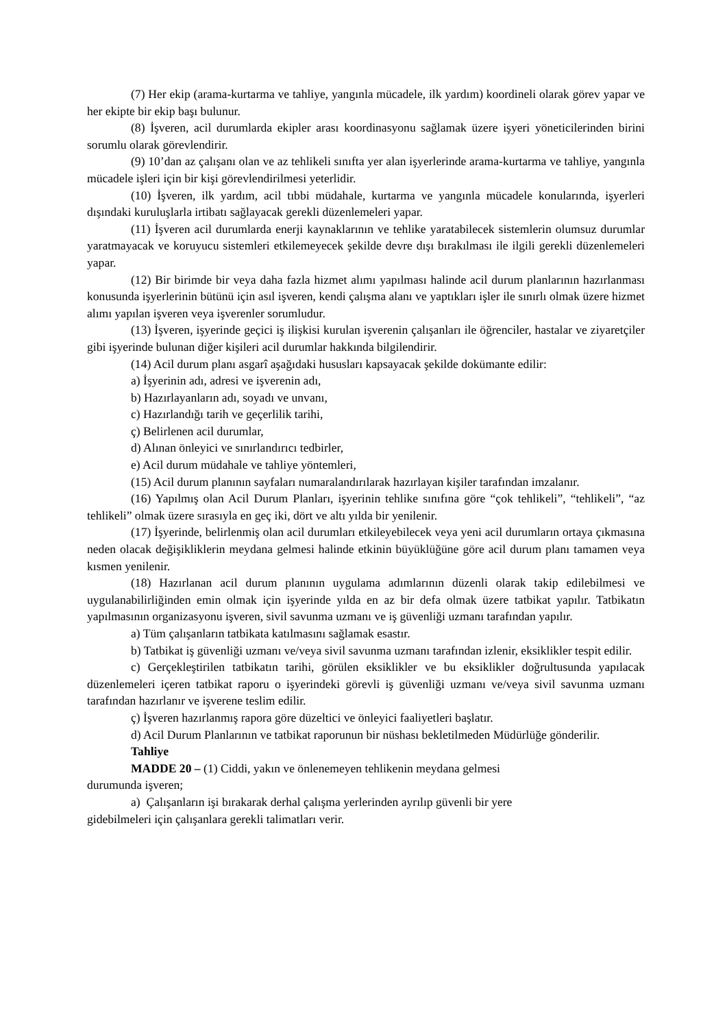(7) Her ekip (arama-kurtarma ve tahliye, yangınla mücadele, ilk yardım) koordineli olarak görev yapar ve her ekipte bir ekip başı bulunur.
(8) İşveren, acil durumlarda ekipler arası koordinasyonu sağlamak üzere işyeri yöneticilerinden birini sorumlu olarak görevlendirir.
(9) 10’dan az çalışanı olan ve az tehlikeli sınıfta yer alan işyerlerinde arama-kurtarma ve tahliye, yangınla mücadele işleri için bir kişi görevlendirilmesi yeterlidir.
(10) İşveren, ilk yardım, acil tıbbi müdahale, kurtarma ve yangınla mücadele konularında, işyerleri dışındaki kuruluşlarla irtibatı sağlayacak gerekli düzenlemeleri yapar.
(11) İşveren acil durumlarda enerji kaynaklarının ve tehlike yaratabilecek sistemlerin olumsuz durumlar yaratmayacak ve koruyucu sistemleri etkilemeyecek şekilde devre dışı bırakılması ile ilgili gerekli düzenlemeleri yapar.
(12) Bir birimde bir veya daha fazla hizmet alımı yapılması halinde acil durum planlarının hazırlanması konusunda işyerlerinin bütünü için asıl işveren, kendi çalışma alanı ve yaptıkları işler ile sınırlı olmak üzere hizmet alımı yapılan işveren veya işverenler sorumludur.
(13) İşveren, işyerinde geçici iş ilişkisi kurulan işverenin çalışanları ile öğrenciler, hastalar ve ziyaretçiler gibi işyerinde bulunan diğer kişileri acil durumlar hakkında bilgilendirir.
(14) Acil durum planı asgarî aşağıdaki hususları kapsayacak şekilde dokümante edilir:
a) İşyerinin adı, adresi ve işverenin adı,
b) Hazırlayanların adı, soyadı ve unvanı,
c) Hazırlandığı tarih ve geçerlilik tarihi,
ç) Belirlenen acil durumlar,
d) Alınan önleyici ve sınırlandırıcı tedbirler,
e) Acil durum müdahale ve tahliye yöntemleri,
(15) Acil durum planının sayfaları numaralandırılarak hazırlayan kişiler tarafından imzalanır.
(16) Yapılmış olan Acil Durum Planları, işyerinin tehlike sınıfına göre “çok tehlikeli”, “tehlikeli”, “az tehlikeli” olmak üzere sırasıyla en geç iki, dört ve altı yılda bir yenilenir.
(17) İşyerinde, belirlenmiş olan acil durumları etkileyebilecek veya yeni acil durumların ortaya çıkmasına neden olacak değişikliklerin meydana gelmesi halinde etkinin büyüklüğüne göre acil durum planı tamamen veya kısmen yenilenir.
(18) Hazırlanan acil durum planının uygulama adımlarının düzenli olarak takip edilebilmesi ve uygulanabilirliğinden emin olmak için işyerinde yılda en az bir defa olmak üzere tatbikat yapılır. Tatbikatın yapılmasının organizasyonu işveren, sivil savunma uzmanı ve iş güvenliği uzmanı tarafından yapılır.
a) Tüm çalışanların tatbikata katılmasını sağlamak esastır.
b) Tatbikat iş güvenliği uzmanı ve/veya sivil savunma uzmanı tarafından izlenir, eksiklikler tespit edilir.
c) Gerçekleştirilen tatbikatın tarihi, görülen eksiklikler ve bu eksiklikler doğrultusunda yapılacak düzenlemeleri içeren tatbikat raporu o işyerindeki görevli iş güvenliği uzmanı ve/veya sivil savunma uzmanı tarafından hazırlanır ve işverene teslim edilir.
ç) İşveren hazırlanmış rapora göre düzeltici ve önleyici faaliyetleri başlatır.
d) Acil Durum Planlarının ve tatbikat raporunun bir nüshası bekletilmeden Müdürlüğe gönderilir.
Tahliye
MADDE 20 – (1) Ciddi, yakın ve önlenemeyen tehlikenin meydana gelmesi
durumunda işveren;
a) Çalışanların işi bırakarak derhal çalışma yerlerinden ayrılıp güvenli bir yere
gidebilmeleri için çalışanlara gerekli talimatları verir.